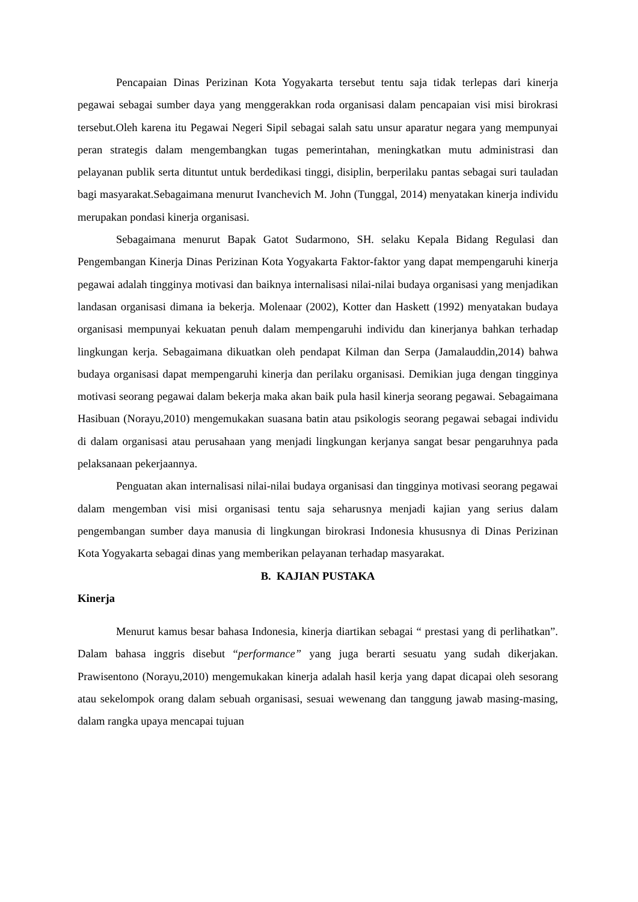Pencapaian Dinas Perizinan Kota Yogyakarta tersebut tentu saja tidak terlepas dari kinerja pegawai sebagai sumber daya yang menggerakkan roda organisasi dalam pencapaian visi misi birokrasi tersebut.Oleh karena itu Pegawai Negeri Sipil sebagai salah satu unsur aparatur negara yang mempunyai peran strategis dalam mengembangkan tugas pemerintahan, meningkatkan mutu administrasi dan pelayanan publik serta dituntut untuk berdedikasi tinggi, disiplin, berperilaku pantas sebagai suri tauladan bagi masyarakat.Sebagaimana menurut Ivanchevich M. John (Tunggal, 2014) menyatakan kinerja individu merupakan pondasi kinerja organisasi.
Sebagaimana menurut Bapak Gatot Sudarmono, SH. selaku Kepala Bidang Regulasi dan Pengembangan Kinerja Dinas Perizinan Kota Yogyakarta Faktor-faktor yang dapat mempengaruhi kinerja pegawai adalah tingginya motivasi dan baiknya internalisasi nilai-nilai budaya organisasi yang menjadikan landasan organisasi dimana ia bekerja. Molenaar (2002), Kotter dan Haskett (1992) menyatakan budaya organisasi mempunyai kekuatan penuh dalam mempengaruhi individu dan kinerjanya bahkan terhadap lingkungan kerja. Sebagaimana dikuatkan oleh pendapat Kilman dan Serpa (Jamalauddin,2014) bahwa budaya organisasi dapat mempengaruhi kinerja dan perilaku organisasi. Demikian juga dengan tingginya motivasi seorang pegawai dalam bekerja maka akan baik pula hasil kinerja seorang pegawai. Sebagaimana Hasibuan (Norayu,2010) mengemukakan suasana batin atau psikologis seorang pegawai sebagai individu di dalam organisasi atau perusahaan yang menjadi lingkungan kerjanya sangat besar pengaruhnya pada pelaksanaan pekerjaannya.
Penguatan akan internalisasi nilai-nilai budaya organisasi dan tingginya motivasi seorang pegawai dalam mengemban visi misi organisasi tentu saja seharusnya menjadi kajian yang serius dalam pengembangan sumber daya manusia di lingkungan birokrasi Indonesia khususnya di Dinas Perizinan Kota Yogyakarta sebagai dinas yang memberikan pelayanan terhadap masyarakat.
B. KAJIAN PUSTAKA
Kinerja
Menurut kamus besar bahasa Indonesia, kinerja diartikan sebagai “ prestasi yang di perlihatkan”. Dalam bahasa inggris disebut “performance” yang juga berarti sesuatu yang sudah dikerjakan. Prawisentono (Norayu,2010) mengemukakan kinerja adalah hasil kerja yang dapat dicapai oleh sesorang atau sekelompok orang dalam sebuah organisasi, sesuai wewenang dan tanggung jawab masing-masing, dalam rangka upaya mencapai tujuan